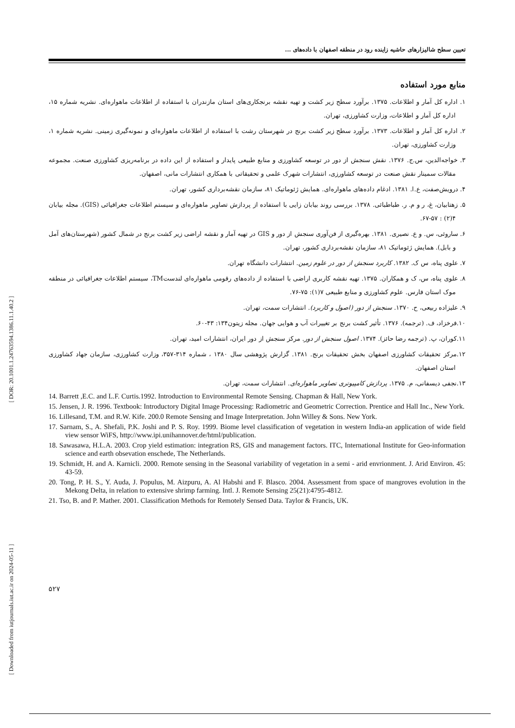[ DOR: 20.1001.1.24763594.1386.11.1.40.2 ]
[ Downloaded from iutjournals.iut.ac.ir on 2024-05-11 ]
تعیین سطح شالیزارهای حاشیه زاینده رود در منطقه اصفهان با داده‌های ...
منابع مورد استفاده
۱. اداره کل آمار و اطلاعات. ۱۳۷۵. برآورد سطح زیر کشت و تهیه نقشه برنجکاری‌های استان مازندران با استفاده از اطلاعات ماهواره‌ای. نشریه شماره ۱۵، اداره کل آمار و اطلاعات، وزارت کشاورزی، تهران.
۲. اداره کل آمار و اطلاعات. ۱۳۷۳. برآورد سطح زیر کشت برنج در شهرستان رشت با استفاده از اطلاعات ماهواره‌ای و نمونه‌گیری زمینی. نشریه شماره ۱، وزارت کشاورزی، تهران.
۳. خواجه‌الدین، س.ج. ۱۳۷۶. نقش سنجش از دور در توسعه کشاورزی و منابع طبیعی پایدار و استفاده از این داده در برنامه‌ریزی کشاورزی صنعت. مجموعه مقالات سمینار نقش صنعت در توسعه کشاورزی، انتشارات شهرک علمی و تحقیقاتی با همکاری انتشارات مانی، اصفهان.
۴. درویش‌صفت، ع.ا. ۱۳۸۱. ادغام داده‌های ماهواره‌ای. همایش ژئوماتیک ۸۱، سازمان نقشه‌برداری کشور، تهران.
۵. زهتابیان، غ، ر و م. ر. طباطبائی. ۱۳۷۸. بررسی روند بیابان زایی با استفاده از پردازش تصاویر ماهواره‌ای و سیستم اطلاعات جغرافیائی (GIS). مجله بیابان ۴(۲) : ۵۷-۶۷.
۶. ساروئی، س. و ع. نصیری. ۱۳۸۱. بهره‌گیری از فن‌آوری سنجش از دور و GIS در تهیه آمار و نقشه اراضی زیر کشت برنج در شمال کشور (شهرستان‌های آمل و بابل). همایش ژئوماتیک ۸۱، سازمان نقشه‌برداری کشور، تهران.
۷. علوی پناه، س ک. ۱۳۸۲. کاربرد سنجش از دور در علوم زمین. انتشارات دانشگاه تهران.
۸. علوی پناه، س، ک و همکاران. ۱۳۷۵. تهیه نقشه کاربری اراضی با استفاده از داده‌های رقومی ماهواره‌ای لندستTM، سیستم اطلاعات جغرافیائی در منطقه موک استان فارس. علوم کشاورزی و منابع طبیعی ۷(۱): ۷۵-۷۶.
۹. علیزاده ربیعی، ح. ۱۳۷۰. سنجش از دور (اصول و کاربرد). انتشارات سمت، تهران.
۱۰.فرخزاد، ف. (ترجمه). ۱۳۷۶. تأثیر کشت برنج بر تغییرات آب و هوایی جهان. مجله زیتون۱۳۴: ۴۳-۶۰.
۱۱.کوران، پ. (ترجمه رضا حائز). ۱۳۷۴. اصول سنجش از دور. مرکز سنجش از دور ایران، انتشارات امید، تهران.
۱۲.مرکز تحقیقات کشاورزی اصفهان بخش تحقیقات برنج. ۱۳۸۱. گزارش پژوهشی سال ۱۳۸۰ ، شماره ۳۱۴-۳۵۷، وزارت کشاورزی، سازمان جهاد کشاورزی استان اصفهان.
۱۳.نجفی دیسفانی، م. ۱۳۷۵. پردازش کامپیوتری تصاویر ماهواره‌ای. انتشارات سمت، تهران.
14. Barrett ,E.C. and L.F. Curtis.1992. Introduction to Environmental Remote Sensing. Chapman & Hall, New York.
15. Jensen, J. R. 1996. Textbook: Introductory Digital Image Processing: Radiometric and Geometric Correction. Prentice and Hall Inc., New York.
16. Lillesand, T.M. and R.W. Kife. 200.0 Remote Sensing and Image Interpretation. John Willey & Sons. New York.
17. Sarnam, S., A. Shefali, P.K. Joshi and P. S. Roy. 1999. Biome level classification of vegetation in western India-an application of wide field view sensor WiFS, http://www.ipi.unihannover.de/html/publication.
18. Sawasawa, H.L.A. 2003. Crop yield estimation: integration RS, GIS and management factors. ITC, International Institute for Geo-information science and earth obsevation enschede, The Netherlands.
19. Schmidt, H. and A. Karnicli. 2000. Remote sensing in the Seasonal variability of vegetation in a semi - arid envrionment. J. Arid Environ. 45: 43-59.
20. Tong, P. H. S., Y. Auda, J. Populus, M. Aizpuru, A. Al Habshi and F. Blasco. 2004. Assessment from space of mangroves evolution in the Mekong Delta, in relation to extensive shrimp farming. Intl. J. Remote Sensing 25(21):4795-4812.
21. Tso, B. and P. Mather. 2001. Classification Methods for Remotely Sensed Data. Taylor & Francis, UK.
۵۲۷